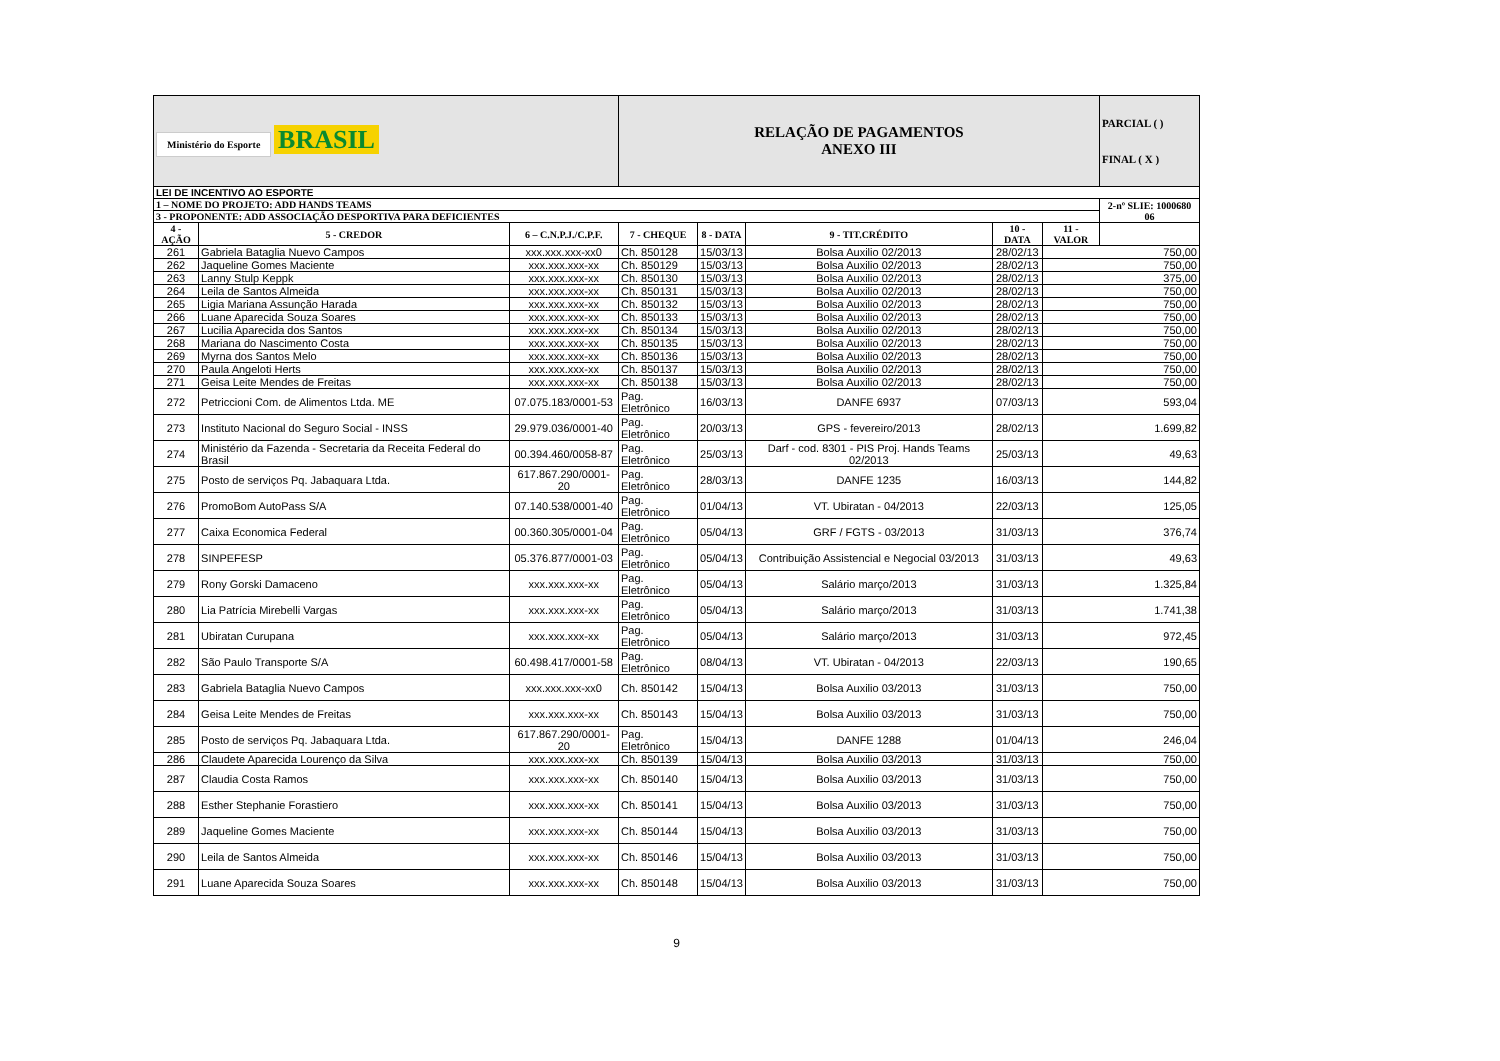| Ministério do Esporte BRASIL | | | RELAÇÃO DE PAGAMENTOS ANEXO III | | | | | PARCIAL ( ) FINAL ( X ) |
| LEI DE INCENTIVO AO ESPORTE | | | | | | | | |
| 1 – NOME DO PROJETO: ADD HANDS TEAMS | | | | | | | | 2-nº SLIE: 1000680 06 |
| 3 - PROPONENTE: ADD ASSOCIAÇÃO DESPORTIVA PARA DEFICIENTES | | | | | | | | |
| 4 -AÇÃO | 5 - CREDOR | 6 – C.N.P.J./C.P.F. | 7 - CHEQUE | 8 - DATA | 9 - TIT.CRÉDITO | 10 - DATA | 11 - VALOR | |
| 261 | Gabriela Bataglia Nuevo Campos | xxx.xxx.xxx-xx0 | Ch. 850128 | 15/03/13 | Bolsa Auxilio 02/2013 | 28/02/13 | 750,00 | |
| 262 | Jaqueline Gomes Maciente | xxx.xxx.xxx-xx | Ch. 850129 | 15/03/13 | Bolsa Auxilio 02/2013 | 28/02/13 | 750,00 | |
| 263 | Lanny Stulp Keppk | xxx.xxx.xxx-xx | Ch. 850130 | 15/03/13 | Bolsa Auxilio 02/2013 | 28/02/13 | 375,00 | |
| 264 | Leila de Santos Almeida | xxx.xxx.xxx-xx | Ch. 850131 | 15/03/13 | Bolsa Auxilio 02/2013 | 28/02/13 | 750,00 | |
| 265 | Ligia Mariana Assunção Harada | xxx.xxx.xxx-xx | Ch. 850132 | 15/03/13 | Bolsa Auxilio 02/2013 | 28/02/13 | 750,00 | |
| 266 | Luane Aparecida Souza Soares | xxx.xxx.xxx-xx | Ch. 850133 | 15/03/13 | Bolsa Auxilio 02/2013 | 28/02/13 | 750,00 | |
| 267 | Lucilia Aparecida dos Santos | xxx.xxx.xxx-xx | Ch. 850134 | 15/03/13 | Bolsa Auxilio 02/2013 | 28/02/13 | 750,00 | |
| 268 | Mariana do Nascimento Costa | xxx.xxx.xxx-xx | Ch. 850135 | 15/03/13 | Bolsa Auxilio 02/2013 | 28/02/13 | 750,00 | |
| 269 | Myrna dos Santos Melo | xxx.xxx.xxx-xx | Ch. 850136 | 15/03/13 | Bolsa Auxilio 02/2013 | 28/02/13 | 750,00 | |
| 270 | Paula Angeloti Herts | xxx.xxx.xxx-xx | Ch. 850137 | 15/03/13 | Bolsa Auxilio 02/2013 | 28/02/13 | 750,00 | |
| 271 | Geisa Leite Mendes de Freitas | xxx.xxx.xxx-xx | Ch. 850138 | 15/03/13 | Bolsa Auxilio 02/2013 | 28/02/13 | 750,00 | |
| 272 | Petriccioni Com. de Alimentos Ltda. ME | 07.075.183/0001-53 | Pag. Eletrônico | 16/03/13 | DANFE 6937 | 07/03/13 | 593,04 | |
| 273 | Instituto Nacional do Seguro Social - INSS | 29.979.036/0001-40 | Pag. Eletrônico | 20/03/13 | GPS - fevereiro/2013 | 28/02/13 | 1.699,82 | |
| 274 | Ministério da Fazenda - Secretaria da Receita Federal do Brasil | 00.394.460/0058-87 | Pag. Eletrônico | 25/03/13 | Darf - cod. 8301 - PIS Proj. Hands Teams 02/2013 | 25/03/13 | 49,63 | |
| 275 | Posto de serviços Pq. Jabaquara Ltda. | 617.867.290/0001-20 | Pag. Eletrônico | 28/03/13 | DANFE 1235 | 16/03/13 | 144,82 | |
| 276 | PromoBom AutoPass S/A | 07.140.538/0001-40 | Pag. Eletrônico | 01/04/13 | VT. Ubiratan - 04/2013 | 22/03/13 | 125,05 | |
| 277 | Caixa Economica Federal | 00.360.305/0001-04 | Pag. Eletrônico | 05/04/13 | GRF / FGTS - 03/2013 | 31/03/13 | 376,74 | |
| 278 | SINPEFESP | 05.376.877/0001-03 | Pag. Eletrônico | 05/04/13 | Contribuição Assistencial e Negocial 03/2013 | 31/03/13 | 49,63 | |
| 279 | Rony Gorski Damaceno | xxx.xxx.xxx-xx | Pag. Eletrônico | 05/04/13 | Salário março/2013 | 31/03/13 | 1.325,84 | |
| 280 | Lia Patrícia Mirebelli Vargas | xxx.xxx.xxx-xx | Pag. Eletrônico | 05/04/13 | Salário março/2013 | 31/03/13 | 1.741,38 | |
| 281 | Ubiratan Curupana | xxx.xxx.xxx-xx | Pag. Eletrônico | 05/04/13 | Salário março/2013 | 31/03/13 | 972,45 | |
| 282 | São Paulo Transporte S/A | 60.498.417/0001-58 | Pag. Eletrônico | 08/04/13 | VT. Ubiratan - 04/2013 | 22/03/13 | 190,65 | |
| 283 | Gabriela Bataglia Nuevo Campos | xxx.xxx.xxx-xx0 | Ch. 850142 | 15/04/13 | Bolsa Auxilio 03/2013 | 31/03/13 | 750,00 | |
| 284 | Geisa Leite Mendes de Freitas | xxx.xxx.xxx-xx | Ch. 850143 | 15/04/13 | Bolsa Auxilio 03/2013 | 31/03/13 | 750,00 | |
| 285 | Posto de serviços Pq. Jabaquara Ltda. | 617.867.290/0001-20 | Pag. Eletrônico | 15/04/13 | DANFE 1288 | 01/04/13 | 246,04 | |
| 286 | Claudete Aparecida Lourenço da Silva | xxx.xxx.xxx-xx | Ch. 850139 | 15/04/13 | Bolsa Auxilio 03/2013 | 31/03/13 | 750,00 | |
| 287 | Claudia Costa Ramos | xxx.xxx.xxx-xx | Ch. 850140 | 15/04/13 | Bolsa Auxilio 03/2013 | 31/03/13 | 750,00 | |
| 288 | Esther Stephanie Forastiero | xxx.xxx.xxx-xx | Ch. 850141 | 15/04/13 | Bolsa Auxilio 03/2013 | 31/03/13 | 750,00 | |
| 289 | Jaqueline Gomes Maciente | xxx.xxx.xxx-xx | Ch. 850144 | 15/04/13 | Bolsa Auxilio 03/2013 | 31/03/13 | 750,00 | |
| 290 | Leila de Santos Almeida | xxx.xxx.xxx-xx | Ch. 850146 | 15/04/13 | Bolsa Auxilio 03/2013 | 31/03/13 | 750,00 | |
| 291 | Luane Aparecida Souza Soares | xxx.xxx.xxx-xx | Ch. 850148 | 15/04/13 | Bolsa Auxilio 03/2013 | 31/03/13 | 750,00 | |
9